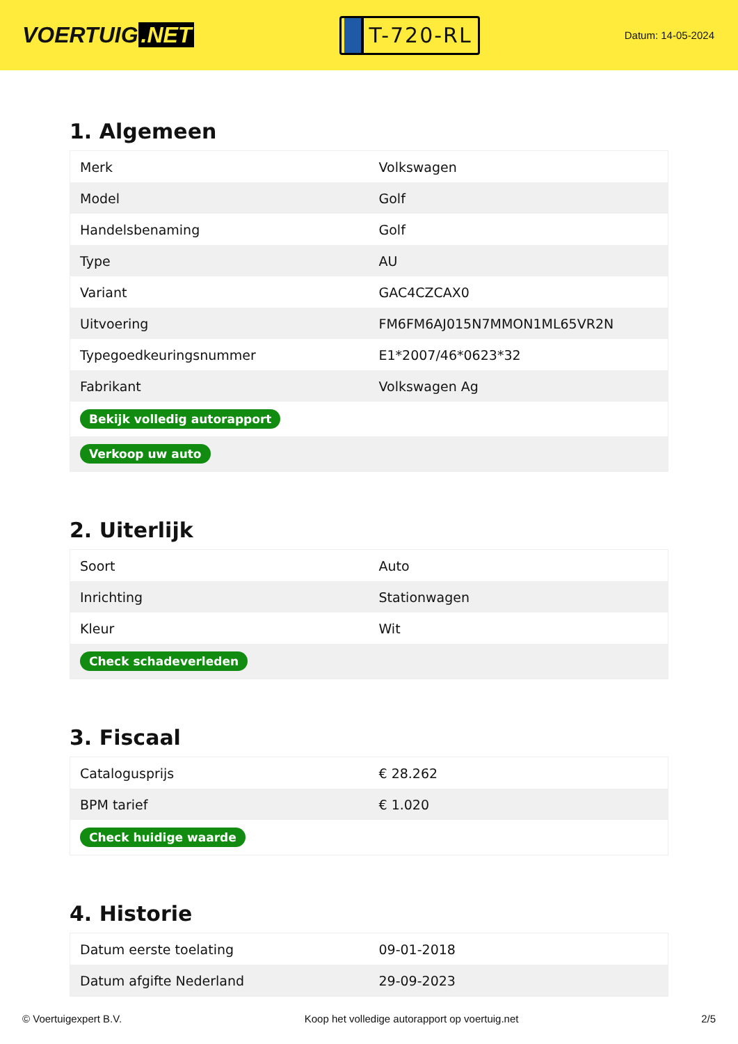VOERTUIG.NET
T-720-RL
Datum: 14-05-2024
1. Algemeen
| Merk | Volkswagen |
| Model | Golf |
| Handelsbenaming | Golf |
| Type | AU |
| Variant | GAC4CZCAX0 |
| Uitvoering | FM6FM6AJ015N7MMON1ML65VR2N |
| Typegoedkeuringsnummer | E1*2007/46*0623*32 |
| Fabrikant | Volkswagen Ag |
| Bekijk volledig autorapport | |
| Verkoop uw auto | |
2. Uiterlijk
| Soort | Auto |
| Inrichting | Stationwagen |
| Kleur | Wit |
| Check schadeverleden | |
3. Fiscaal
| Catalogusprijs | € 28.262 |
| BPM tarief | € 1.020 |
| Check huidige waarde | |
4. Historie
| Datum eerste toelating | 09-01-2018 |
| Datum afgifte Nederland | 29-09-2023 |
© Voertuigexpert B.V. Koop het volledige autorapport op voertuig.net 2/5